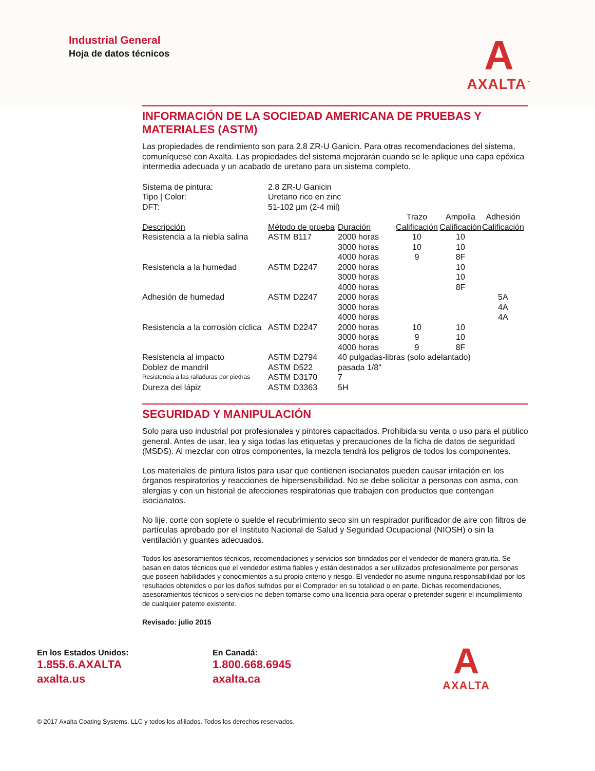Industrial General
Hoja de datos técnicos
A
AXALTA<sup>™</sup>
INFORMACIÓN DE LA SOCIEDAD AMERICANA DE PRUEBAS Y MATERIALES (ASTM)
Las propiedades de rendimiento son para 2.8 ZR-U Ganicin. Para otras recomendaciones del sistema, comuníquese con Axalta. Las propiedades del sistema mejorarán cuando se le aplique una capa epóxica intermedia adecuada y un acabado de uretano para un sistema completo.
| Sistema de pintura: | 2.8 ZR-U Ganicin | | | | |
| Tipo / Color: | Uretano rico en zinc | | | | |
| DFT: | 51-102 µm (2-4 mil) | | | | |
| | | | Trazo | Ampolla | Adhesión |
| Descripción | Método de prueba | Duración | Calificación | Calificación | Calificación |
| Resistencia a la niebla salina | ASTM B117 | 2000 horas | 10 | 10 | |
| | | 3000 horas | 10 | 10 | |
| | | 4000 horas | 9 | 8F | |
| Resistencia a la humedad | ASTM D2247 | 2000 horas | | 10 | |
| | | 3000 horas | | 10 | |
| | | 4000 horas | | 8F | |
| Adhesión de humedad | ASTM D2247 | 2000 horas | | | 5A |
| | | 3000 horas | | | 4A |
| | | 4000 horas | | | 4A |
| Resistencia a la corrosión cíclica | ASTM D2247 | 2000 horas | 10 | 10 | |
| | | 3000 horas | 9 | 10 | |
| | | 4000 horas | 9 | 8F | |
| Resistencia al impacto | ASTM D2794 | 40 pulgadas-libras (solo adelantado) | | | |
| Doblez de mandril | ASTM D522 | pasada 1/8" | | | |
| Resistencia a las ralladuras por piedras | ASTM D3170 | 7 | | | |
| Dureza del lápiz | ASTM D3363 | 5H | | | |
SEGURIDAD Y MANIPULACIÓN
Solo para uso industrial por profesionales y pintores capacitados. Prohibida su venta o uso para el público general. Antes de usar, lea y siga todas las etiquetas y precauciones de la ficha de datos de seguridad (MSDS). Al mezclar con otros componentes, la mezcla tendrá los peligros de todos los componentes.
Los materiales de pintura listos para usar que contienen isocianatos pueden causar irritación en los órganos respiratorios y reacciones de hipersensibilidad. No se debe solicitar a personas con asma, con alergias y con un historial de afecciones respiratorias que trabajen con productos que contengan isocianatos.
No lije, corte con soplete o suelde el recubrimiento seco sin un respirador purificador de aire con filtros de partículas aprobado por el Instituto Nacional de Salud y Seguridad Ocupacional (NIOSH) o sin la ventilación y guantes adecuados.
Todos los asesoramientos técnicos, recomendaciones y servicios son brindados por el vendedor de manera gratuita. Se basan en datos técnicos que el vendedor estima fiables y están destinados a ser utilizados profesionalmente por personas que poseen habilidades y conocimientos a su propio criterio y riesgo. El vendedor no asume ninguna responsabilidad por los resultados obtenidos o por los daños sufridos por el Comprador en su totalidad o en parte. Dichas recomendaciones, asesoramientos técnicos o servicios no deben tomarse como una licencia para operar o pretender sugerir el incumplimiento de cualquier patente existente.
Revisado: julio 2015
En los Estados Unidos:
1.855.6.AXALTA
axalta.us
En Canadá:
1.800.668.6945
axalta.ca
A
AXALTA
© 2017 Axalta Coating Systems, LLC y todos los afiliados. Todos los derechos reservados.